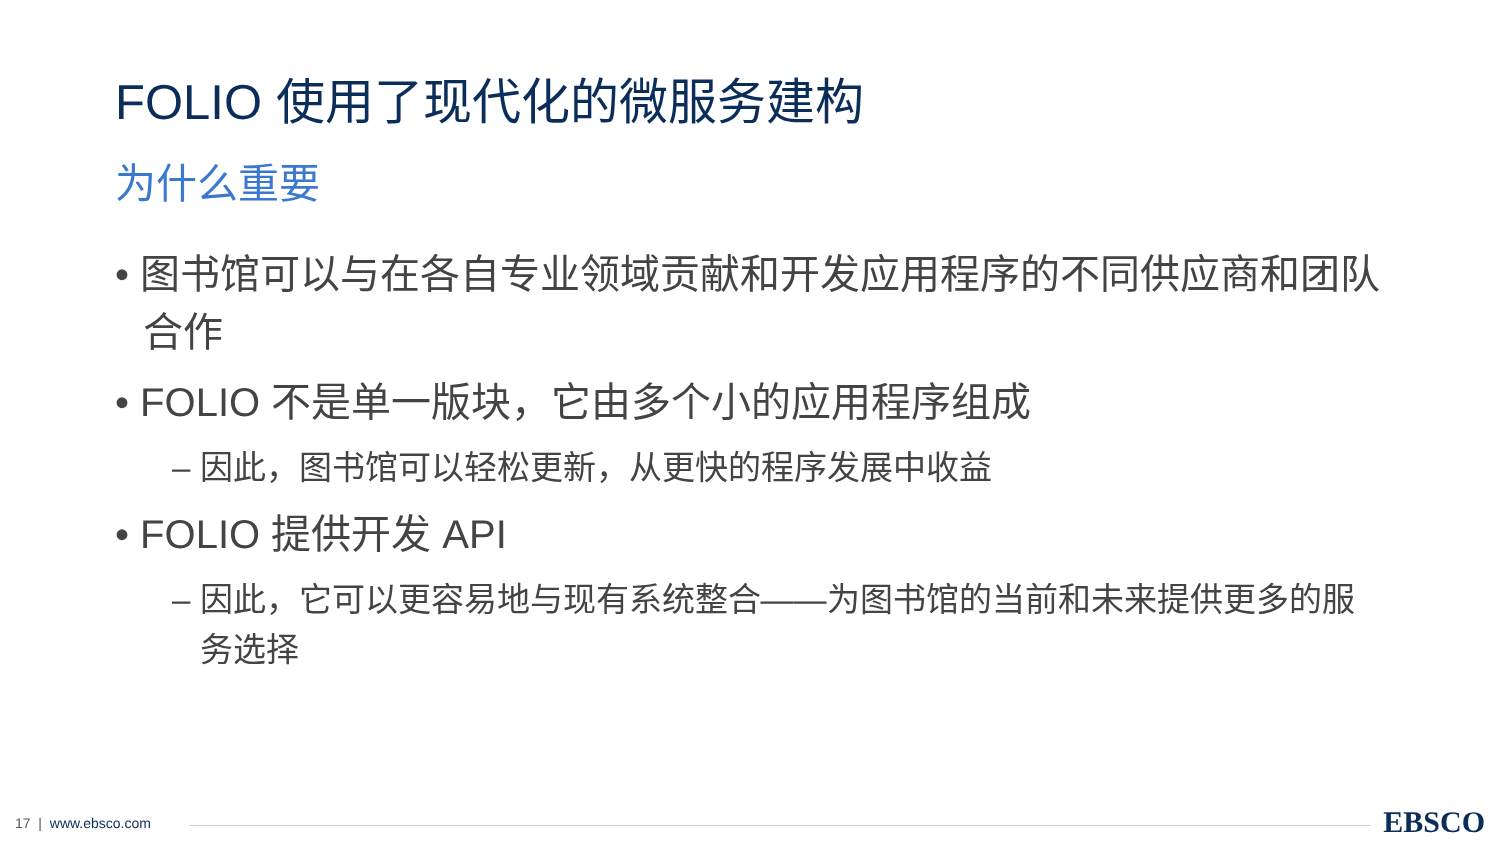FOLIO 使用了现代化的微服务建构
为什么重要
• 图书馆可以与在各自专业领域贡献和开发应用程序的不同供应商和团队合作
• FOLIO 不是单一版块，它由多个小的应用程序组成
– 因此，图书馆可以轻松更新，从更快的程序发展中收益
• FOLIO 提供开发 API
– 因此，它可以更容易地与现有系统整合——为图书馆的当前和未来提供更多的服务选择
17 | www.ebsco.com EBSCO